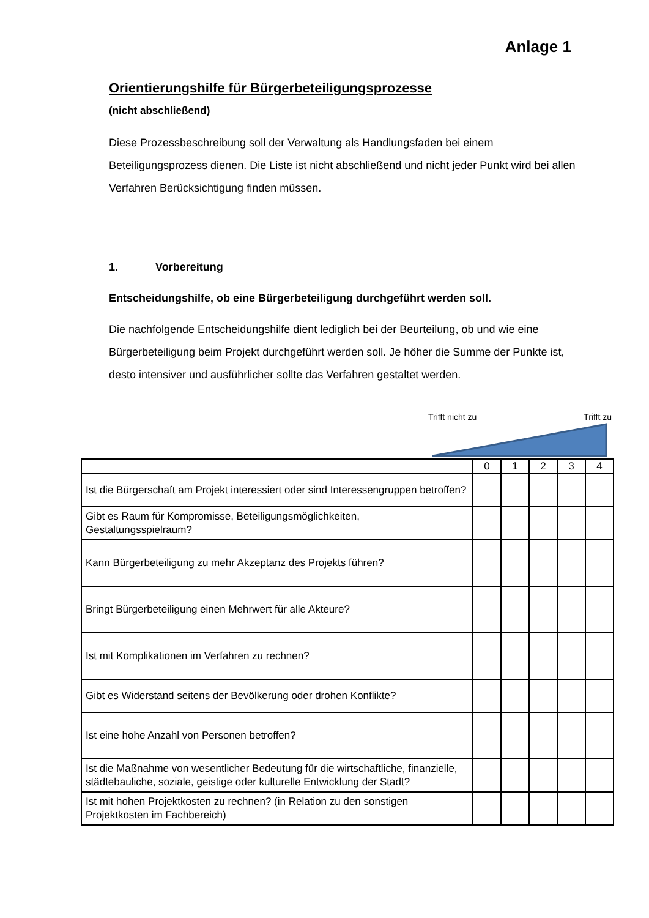Anlage 1
Orientierungshilfe für Bürgerbeteiligungsprozesse
(nicht abschließend)
Diese Prozessbeschreibung soll der Verwaltung als Handlungsfaden bei einem Beteiligungsprozess dienen. Die Liste ist nicht abschließend und nicht jeder Punkt wird bei allen Verfahren Berücksichtigung finden müssen.
1. Vorbereitung
Entscheidungshilfe, ob eine Bürgerbeteiligung durchgeführt werden soll.
Die nachfolgende Entscheidungshilfe dient lediglich bei der Beurteilung, ob und wie eine Bürgerbeteiligung beim Projekt durchgeführt werden soll. Je höher die Summe der Punkte ist, desto intensiver und ausführlicher sollte das Verfahren gestaltet werden.
Trifft nicht zu Trifft zu
| | 0 | 1 | 2 | 3 | 4 |
| Ist die Bürgerschaft am Projekt interessiert oder sind Interessengruppen betroffen? | | | | | |
| Gibt es Raum für Kompromisse, Beteiligungsmöglichkeiten, Gestaltungsspielraum? | | | | | |
| Kann Bürgerbeteiligung zu mehr Akzeptanz des Projekts führen? | | | | | |
| Bringt Bürgerbeteiligung einen Mehrwert für alle Akteure? | | | | | |
| Ist mit Komplikationen im Verfahren zu rechnen? | | | | | |
| Gibt es Widerstand seitens der Bevölkerung oder drohen Konflikte? | | | | | |
| Ist eine hohe Anzahl von Personen betroffen? | | | | | |
| Ist die Maßnahme von wesentlicher Bedeutung für die wirtschaftliche, finanzielle, städtebauliche, soziale, geistige oder kulturelle Entwicklung der Stadt? | | | | | |
| Ist mit hohen Projektkosten zu rechnen? (in Relation zu den sonstigen Projektkosten im Fachbereich) | | | | | |